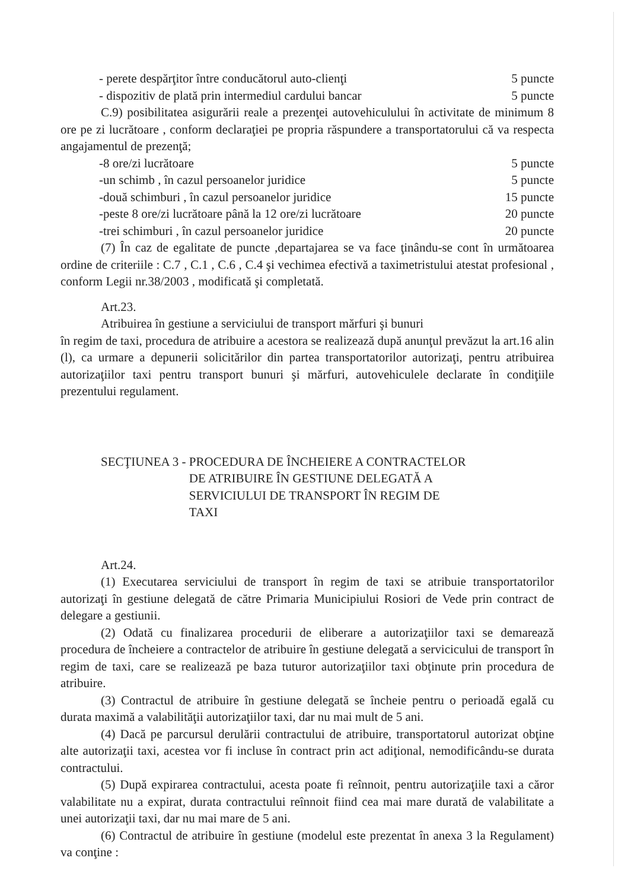- perete despărţitor între conducătorul auto-clienţi 5 puncte
- dispozitiv de plată prin intermediul cardului bancar 5 puncte
C.9) posibilitatea asigurării reale a prezenţei autovehiculului în activitate de minimum 8 ore pe zi lucrătoare , conform declaraţiei pe propria răspundere a transportatorului că va respecta angajamentul de prezenţă;
-8 ore/zi lucrătoare 5 puncte
-un schimb , în cazul persoanelor juridice 5 puncte
-două schimburi , în cazul persoanelor juridice 15 puncte
-peste 8 ore/zi lucrătoare până la 12 ore/zi lucrătoare 20 puncte
-trei schimburi , în cazul persoanelor juridice 20 puncte
(7) În caz de egalitate de puncte ,departajarea se va face ţinându-se cont în următoarea ordine de criteriile : C.7 , C.1 , C.6 , C.4 şi vechimea efectivă a taximetristului atestat profesional , conform Legii nr.38/2003 , modificată şi completată.
Art.23.
Atribuirea în gestiune a serviciului de transport mărfuri şi bunuri
în regim de taxi, procedura de atribuire a acestora se realizează după anunţul prevăzut la art.16 alin (l), ca urmare a depunerii solicitărilor din partea transportatorilor autorizaţi, pentru atribuirea autorizaţiilor taxi pentru transport bunuri şi mărfuri, autovehiculele declarate în condiţiile prezentului regulament.
SECŢIUNEA 3 - PROCEDURA DE ÎNCHEIERE A CONTRACTELOR
DE ATRIBUIRE ÎN GESTIUNE DELEGATĂ A
SERVICIULUI DE TRANSPORT ÎN REGIM DE
TAXI
Art.24.
(1) Executarea serviciului de transport în regim de taxi se atribuie transportatorilor autorizaţi în gestiune delegată de către Primaria Municipiului Rosiori de Vede prin contract de delegare a gestiunii.
(2) Odată cu finalizarea procedurii de eliberare a autorizaţiilor taxi se demarează procedura de încheiere a contractelor de atribuire în gestiune delegată a servicicului de transport în regim de taxi, care se realizează pe baza tuturor autorizaţiilor taxi obţinute prin procedura de atribuire.
(3) Contractul de atribuire în gestiune delegată se încheie pentru o perioadă egală cu durata maximă a valabilităţii autorizaţiilor taxi, dar nu mai mult de 5 ani.
(4) Dacă pe parcursul derulării contractului de atribuire, transportatorul autorizat obţine alte autorizaţii taxi, acestea vor fi incluse în contract prin act adiţional, nemodificându-se durata contractului.
(5) După expirarea contractului, acesta poate fi reînnoit, pentru autorizaţiile taxi a căror valabilitate nu a expirat, durata contractului reînnoit fiind cea mai mare durată de valabilitate a unei autorizaţii taxi, dar nu mai mare de 5 ani.
(6) Contractul de atribuire în gestiune (modelul este prezentat în anexa 3 la Regulament) va conţine :